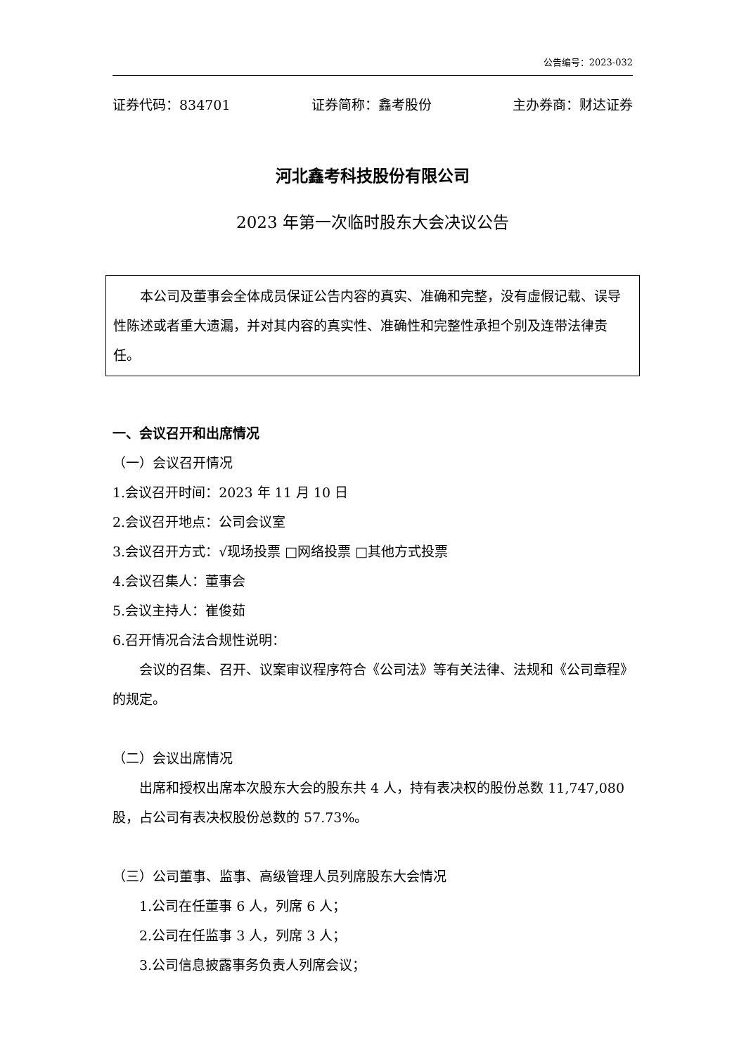公告编号：2023-032
证券代码：834701 证券简称：鑫考股份 主办券商：财达证券
河北鑫考科技股份有限公司
2023 年第一次临时股东大会决议公告
本公司及董事会全体成员保证公告内容的真实、准确和完整，没有虚假记载、误导性陈述或者重大遗漏，并对其内容的真实性、准确性和完整性承担个别及连带法律责任。
一、会议召开和出席情况
（一）会议召开情况
1.会议召开时间：2023 年 11 月 10 日
2.会议召开地点：公司会议室
3.会议召开方式：√现场投票 □网络投票 □其他方式投票
4.会议召集人：董事会
5.会议主持人：崔俊茹
6.召开情况合法合规性说明：
会议的召集、召开、议案审议程序符合《公司法》等有关法律、法规和《公司章程》的规定。
（二）会议出席情况
出席和授权出席本次股东大会的股东共 4 人，持有表决权的股份总数 11,747,080 股，占公司有表决权股份总数的 57.73%。
（三）公司董事、监事、高级管理人员列席股东大会情况
1.公司在任董事 6 人，列席 6 人；
2.公司在任监事 3 人，列席 3 人；
3.公司信息披露事务负责人列席会议；